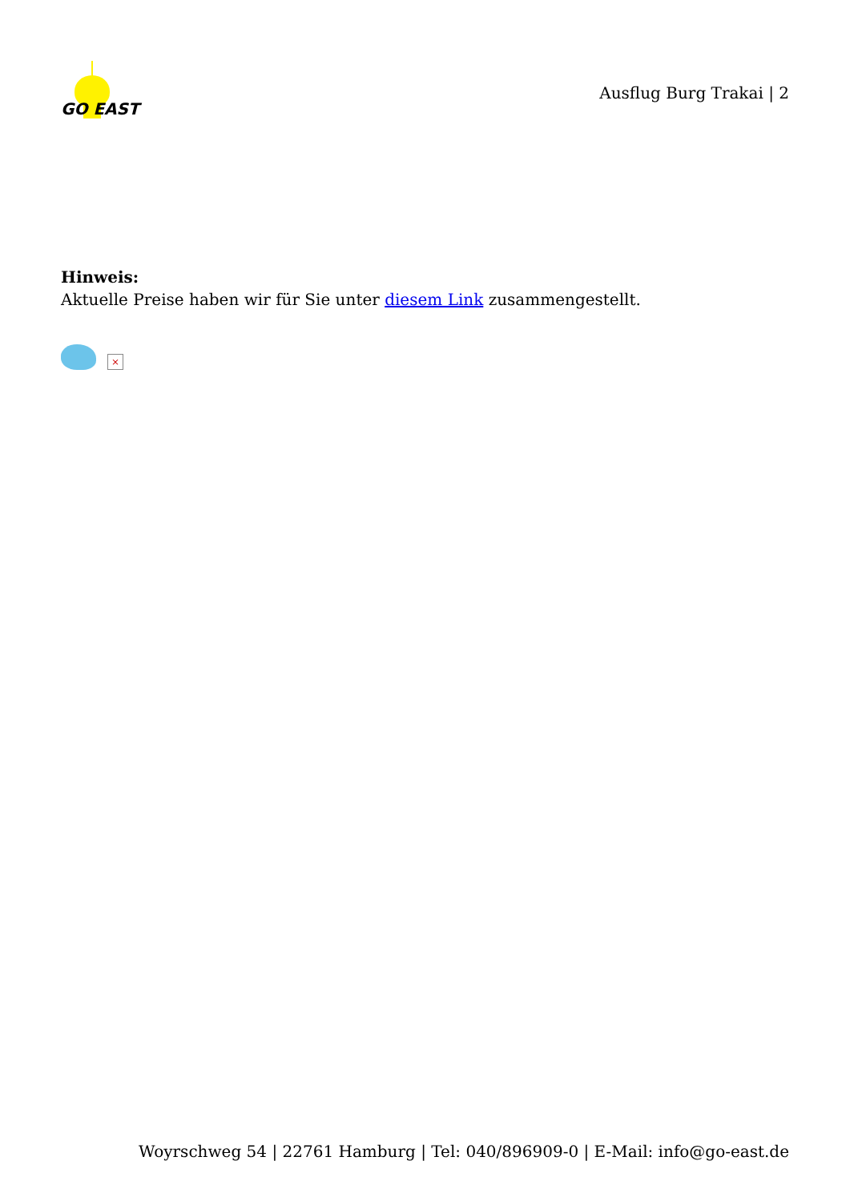GO EAST
Ausflug Burg Trakai | 2
Hinweis:
Aktuelle Preise haben wir für Sie unter diesem Link zusammengestellt.
×
Woyrschweg 54 | 22761 Hamburg | Tel: 040/896909-0 | E-Mail: info@go-east.de